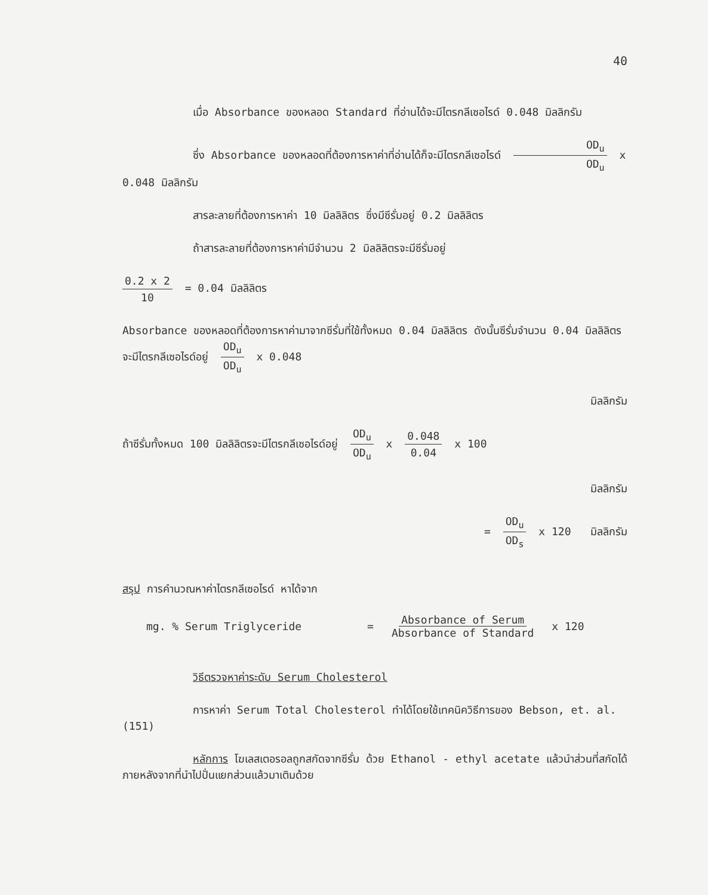40
เมื่อ Absorbance ของหลอด Standard ที่อ่านได้จะมีไตรกลีเซอไรด์ 0.048 มิลลิกรัม
ซึ่ง Absorbance ของหลอดที่ต้องการหาค่าที่อ่านได้ก็จะมีไตรกลีเซอไรด์ OD<sub>u</sub> OD<sub>u</sub> x 0.048 มิลลิกรัม
สารละลายที่ต้องการหาค่า 10 มิลลิลิตร ซึ่งมีซีรั่มอยู่ 0.2 มิลลิลิตร
ถ้าสารละลายที่ต้องการหาค่ามีจำนวน 2 มิลลิลิตรจะมีซีรั่มอยู่
0.2 x 2 10 = 0.04 มิลลิลิตร
Absorbance ของหลอดที่ต้องการหาค่ามาจากซีรั่มที่ใช้ทั้งหมด 0.04 มิลลิลิตร ดังนั้นซีรั่มจำนวน 0.04 มิลลิลิตรจะมีไตรกลีเซอไรด์อยู่ OD<sub>u</sub> OD<sub>u</sub> x 0.048
มิลลิกรัม
ถ้าซีรั่มทั้งหมด 100 มิลลิลิตรจะมีไตรกลีเซอไรด์อยู่ OD<sub>u</sub> OD<sub>u</sub> x 0.048 0.04 x 100
มิลลิกรัม
= OD<sub>u</sub> OD<sub>s</sub> x 120 มิลลิกรัม
สรุป การคำนวณหาค่าไตรกลีเซอไรด์ หาได้จาก
mg. % Serum Triglyceride = Absorbance of Serum Absorbance of Standard x 120
วิธีตรวจหาค่าระดับ Serum Cholesterol
การหาค่า Serum Total Cholesterol ทำได้โดยใช้เทคนิควิธีการของ Bebson, et. al. (151)
หลักการ โฆเลสเตอรอลถูกสกัดจากซีรั่ม ด้วย Ethanol - ethyl acetate แล้วนำส่วนที่สกัดได้ภายหลังจากที่นำไปปั่นแยกส่วนแล้วมาเติมด้วย